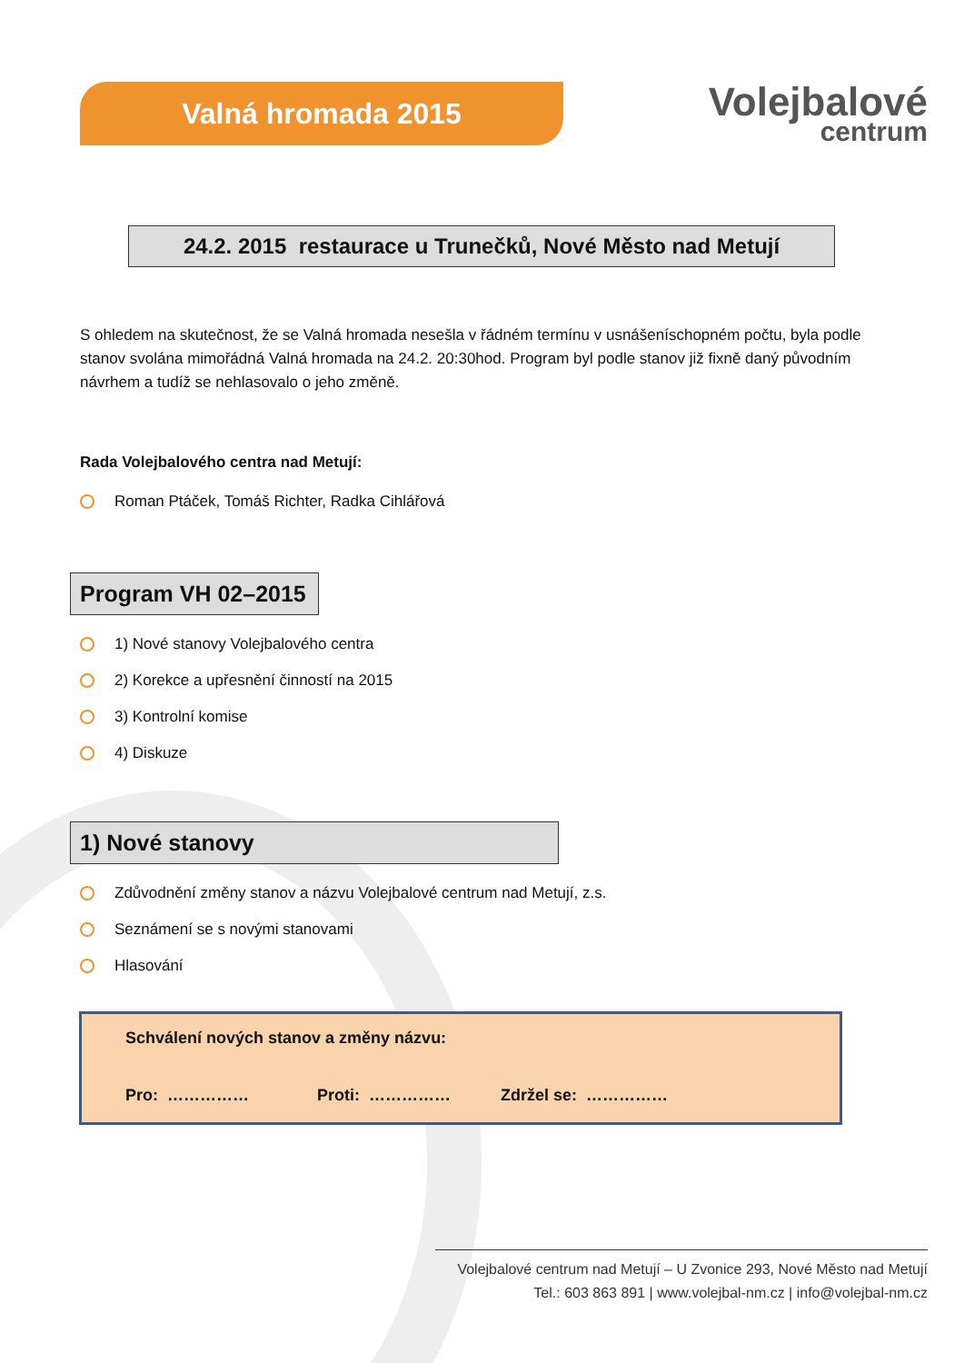Valná hromada 2015
Volejbalové
centrum
24.2. 2015 restaurace u Trunečků, Nové Město nad Metují
S ohledem na skutečnost, že se Valná hromada nesešla v řádném termínu v usnášeníschopném počtu, byla podle stanov svolána mimořádná Valná hromada na 24.2. 20:30hod. Program byl podle stanov již fixně daný původním návrhem a tudíž se nehlasovalo o jeho změně.
Rada Volejbalového centra nad Metují:
Roman Ptáček, Tomáš Richter, Radka Cihlářová
Program VH 02–2015
1) Nové stanovy Volejbalového centra
2) Korekce a upřesnění činností na 2015
3) Kontrolní komise
4) Diskuze
1) Nové stanovy
Zdůvodnění změny stanov a názvu Volejbalové centrum nad Metují, z.s.
Seznámení se s novými stanovami
Hlasování
Schválení nových stanov a změny názvu:
Pro: …………… Proti: …………… Zdržel se: ……………
Volejbalové centrum nad Metují – U Zvonice 293, Nové Město nad Metují
Tel.: 603 863 891 | www.volejbal-nm.cz | info@volejbal-nm.cz